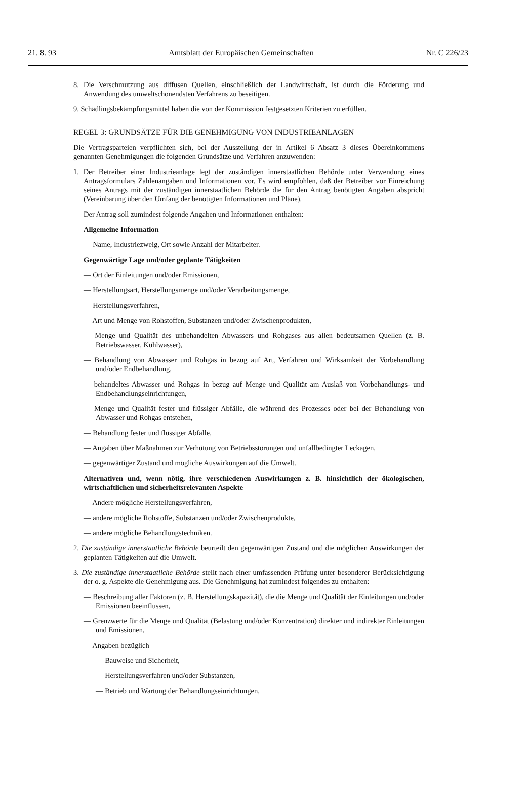21. 8. 93 Amtsblatt der Europäischen Gemeinschaften Nr. C 226/23
8. Die Verschmutzung aus diffusen Quellen, einschließlich der Landwirtschaft, ist durch die Förderung und Anwendung des umweltschonendsten Verfahrens zu beseitigen.
9. Schädlingsbekämpfungsmittel haben die von der Kommission festgesetzten Kriterien zu erfüllen.
REGEL 3: GRUNDSÄTZE FÜR DIE GENEHMIGUNG VON INDUSTRIEANLAGEN
Die Vertragsparteien verpflichten sich, bei der Ausstellung der in Artikel 6 Absatz 3 dieses Übereinkommens genannten Genehmigungen die folgenden Grundsätze und Verfahren anzuwenden:
1. Der Betreiber einer Industrieanlage legt der zuständigen innerstaatlichen Behörde unter Verwendung eines Antragsformulars Zahlenangaben und Informationen vor. Es wird empfohlen, daß der Betreiber vor Einreichung seines Antrags mit der zuständigen innerstaatlichen Behörde die für den Antrag benötigten Angaben abspricht (Vereinbarung über den Umfang der benötigten Informationen und Pläne).
Der Antrag soll zumindest folgende Angaben und Informationen enthalten:
Allgemeine Information
— Name, Industriezweig, Ort sowie Anzahl der Mitarbeiter.
Gegenwärtige Lage und/oder geplante Tätigkeiten
— Ort der Einleitungen und/oder Emissionen,
— Herstellungsart, Herstellungsmenge und/oder Verarbeitungsmenge,
— Herstellungsverfahren,
— Art und Menge von Rohstoffen, Substanzen und/oder Zwischenprodukten,
— Menge und Qualität des unbehandelten Abwassers und Rohgases aus allen bedeutsamen Quellen (z. B. Betriebswasser, Kühlwasser),
— Behandlung von Abwasser und Rohgas in bezug auf Art, Verfahren und Wirksamkeit der Vorbehandlung und/oder Endbehandlung,
— behandeltes Abwasser und Rohgas in bezug auf Menge und Qualität am Auslaß von Vorbehandlungs- und Endbehandlungseinrichtungen,
— Menge und Qualität fester und flüssiger Abfälle, die während des Prozesses oder bei der Behandlung von Abwasser und Rohgas entstehen,
— Behandlung fester und flüssiger Abfälle,
— Angaben über Maßnahmen zur Verhütung von Betriebsstörungen und unfallbedingter Leckagen,
— gegenwärtiger Zustand und mögliche Auswirkungen auf die Umwelt.
Alternativen und, wenn nötig, ihre verschiedenen Auswirkungen z. B. hinsichtlich der ökologischen, wirtschaftlichen und sicherheitsrelevanten Aspekte
— Andere mögliche Herstellungsverfahren,
— andere mögliche Rohstoffe, Substanzen und/oder Zwischenprodukte,
— andere mögliche Behandlungstechniken.
2. Die zuständige innerstaatliche Behörde beurteilt den gegenwärtigen Zustand und die möglichen Auswirkungen der geplanten Tätigkeiten auf die Umwelt.
3. Die zuständige innerstaatliche Behörde stellt nach einer umfassenden Prüfung unter besonderer Berücksichtigung der o. g. Aspekte die Genehmigung aus. Die Genehmigung hat zumindest folgendes zu enthalten:
— Beschreibung aller Faktoren (z. B. Herstellungskapazität), die die Menge und Qualität der Einleitungen und/oder Emissionen beeinflussen,
— Grenzwerte für die Menge und Qualität (Belastung und/oder Konzentration) direkter und indirekter Einleitungen und Emissionen,
— Angaben bezüglich
— Bauweise und Sicherheit,
— Herstellungsverfahren und/oder Substanzen,
— Betrieb und Wartung der Behandlungseinrichtungen,